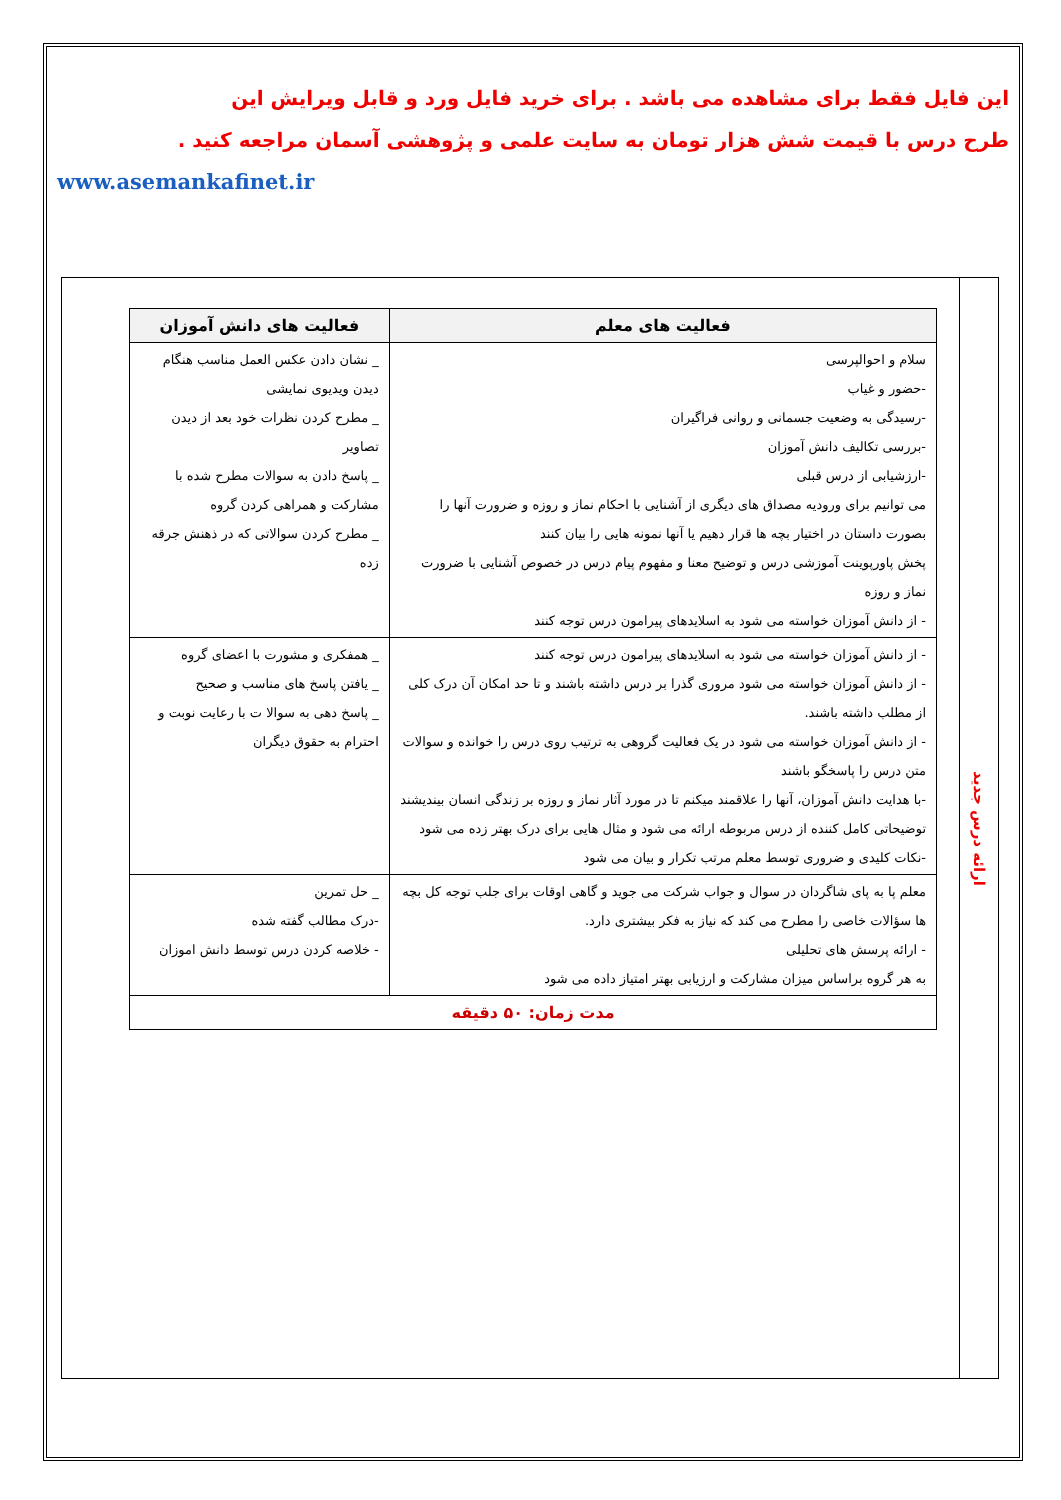این فایل فقط برای مشاهده می باشد . برای خرید فایل ورد و قابل ویرایش این
طرح درس با قیمت شش هزار تومان به سایت علمی و پژوهشی آسمان مراجعه کنید .
www.asemankafinet.ir
ارائه درس جدید
| فعالیت های معلم | فعالیت های دانش آموزان |
| --- | --- |
| سلام و احوالپرسی -حضور و غیاب -رسیدگی به وضعیت جسمانی و روانی فراگیران -بررسی تکالیف دانش آموزان -ارزشیابی از درس قبلی می توانیم برای ورودیه مصداق های دیگری از آشنایی با احکام نماز و روزه و ضرورت آنها را بصورت داستان در اختیار بچه ها قرار دهیم یا آنها نمونه هایی را بیان کنند پخش پاورپوینت آموزشی درس و توضیح معنا و مفهوم پیام درس در خصوص آشنایی با ضرورت نماز و روزه - از دانش آموزان خواسته می شود به اسلایدهای پیرامون درس توجه کنند | _ نشان دادن عکس العمل مناسب هنگام دیدن ویدیوی نمایشی _ مطرح کردن نظرات خود بعد از دیدن تصاویر _ پاسخ دادن به سوالات مطرح شده با مشارکت و همراهی کردن گروه _ مطرح کردن سوالاتی که در ذهنش جرقه زده |
| - از دانش آموزان خواسته می شود به اسلایدهای پیرامون درس توجه کنند - از دانش آموزان خواسته می شود مروری گذرا بر درس داشته باشند و تا حد امکان آن درک کلی از مطلب داشته باشند. - از دانش آموزان خواسته می شود در یک فعالیت گروهی به ترتیب روی درس را خوانده و سوالات متن درس را پاسخگو باشند -با هدایت دانش آموزان، آنها را علاقمند میکنم تا در مورد آثار نماز و روزه بر زندگی انسان بیندیشند توضیحاتی کامل کننده از درس مربوطه ارائه می شود و مثال هایی برای درک بهتر زده می شود -نکات کلیدی و ضروری توسط معلم مرتب تکرار و بیان می شود | _ همفکری و مشورت با اعضای گروه _ یافتن پاسخ های مناسب و صحیح _ پاسخ دهی به سوالا ت با رعایت نوبت و احترام به حقوق دیگران |
| معلم پا به پای شاگردان در سوال و جواب شرکت می جوید و گاهی اوقات برای جلب توجه کل بچه ها سؤالات خاصی را مطرح می کند که نیاز به فکر بیشتری دارد. - ارائه پرسش های تحلیلی به هر گروه براساس میزان مشارکت و ارزیابی بهتر امتیاز داده می شود | |
| | _ حل تمرین -درک مطالب گفته شده - خلاصه کردن درس توسط دانش اموزان |
| مدت زمان: ۵۰ دقیقه | |